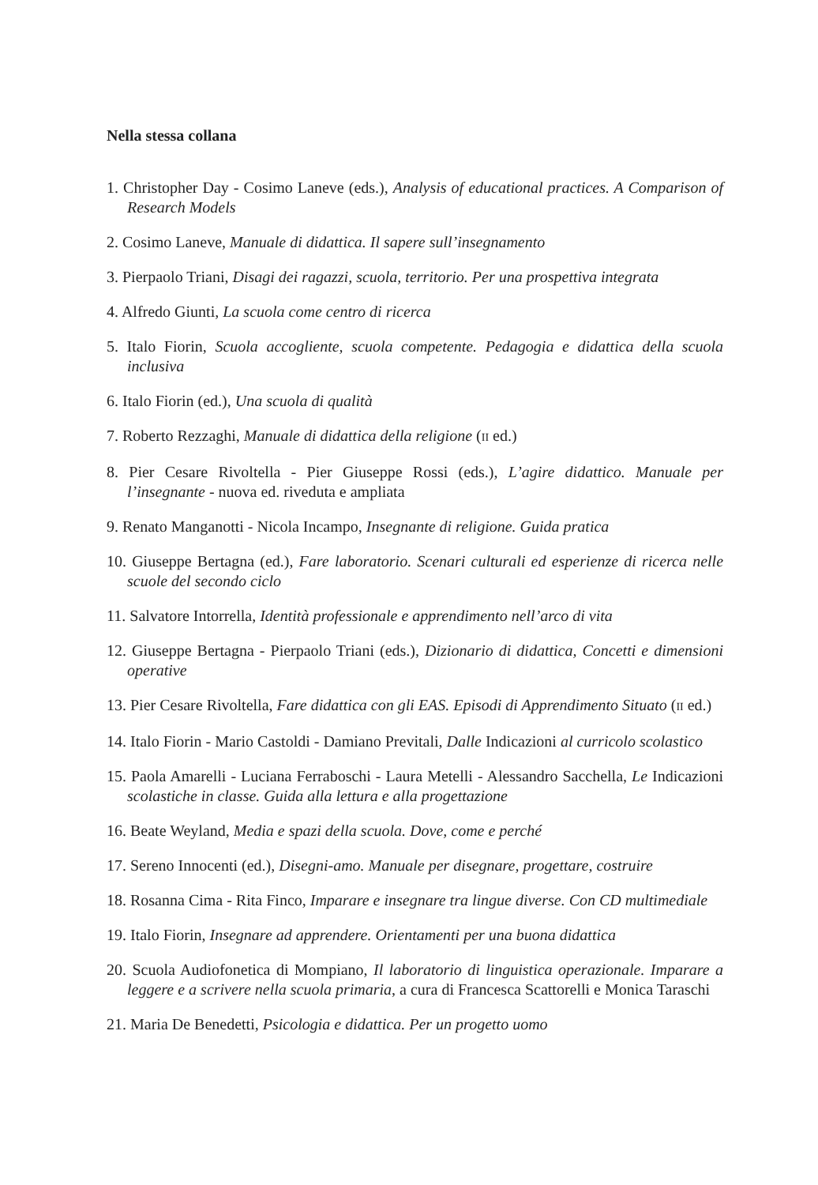Nella stessa collana
1. Christopher Day - Cosimo Laneve (eds.), Analysis of educational practices. A Comparison of Research Models
2. Cosimo Laneve, Manuale di didattica. Il sapere sull’insegnamento
3. Pierpaolo Triani, Disagi dei ragazzi, scuola, territorio. Per una prospettiva integrata
4. Alfredo Giunti, La scuola come centro di ricerca
5. Italo Fiorin, Scuola accogliente, scuola competente. Pedagogia e didattica della scuola inclusiva
6. Italo Fiorin (ed.), Una scuola di qualità
7. Roberto Rezzaghi, Manuale di didattica della religione (II ed.)
8. Pier Cesare Rivoltella - Pier Giuseppe Rossi (eds.), L’agire didattico. Manuale per l’insegnante - nuova ed. riveduta e ampliata
9. Renato Manganotti - Nicola Incampo, Insegnante di religione. Guida pratica
10. Giuseppe Bertagna (ed.), Fare laboratorio. Scenari culturali ed esperienze di ricerca nelle scuole del secondo ciclo
11. Salvatore Intorrella, Identità professionale e apprendimento nell’arco di vita
12. Giuseppe Bertagna - Pierpaolo Triani (eds.), Dizionario di didattica, Concetti e dimensioni operative
13. Pier Cesare Rivoltella, Fare didattica con gli EAS. Episodi di Apprendimento Situato (II ed.)
14. Italo Fiorin - Mario Castoldi - Damiano Previtali, Dalle Indicazioni al curricolo scolastico
15. Paola Amarelli - Luciana Ferraboschi - Laura Metelli - Alessandro Sacchella, Le Indicazioni scolastiche in classe. Guida alla lettura e alla progettazione
16. Beate Weyland, Media e spazi della scuola. Dove, come e perché
17. Sereno Innocenti (ed.), Disegni-amo. Manuale per disegnare, progettare, costruire
18. Rosanna Cima - Rita Finco, Imparare e insegnare tra lingue diverse. Con CD multimediale
19. Italo Fiorin, Insegnare ad apprendere. Orientamenti per una buona didattica
20. Scuola Audiofonetica di Mompiano, Il laboratorio di linguistica operazionale. Imparare a leggere e a scrivere nella scuola primaria, a cura di Francesca Scattorelli e Monica Taraschi
21. Maria De Benedetti, Psicologia e didattica. Per un progetto uomo